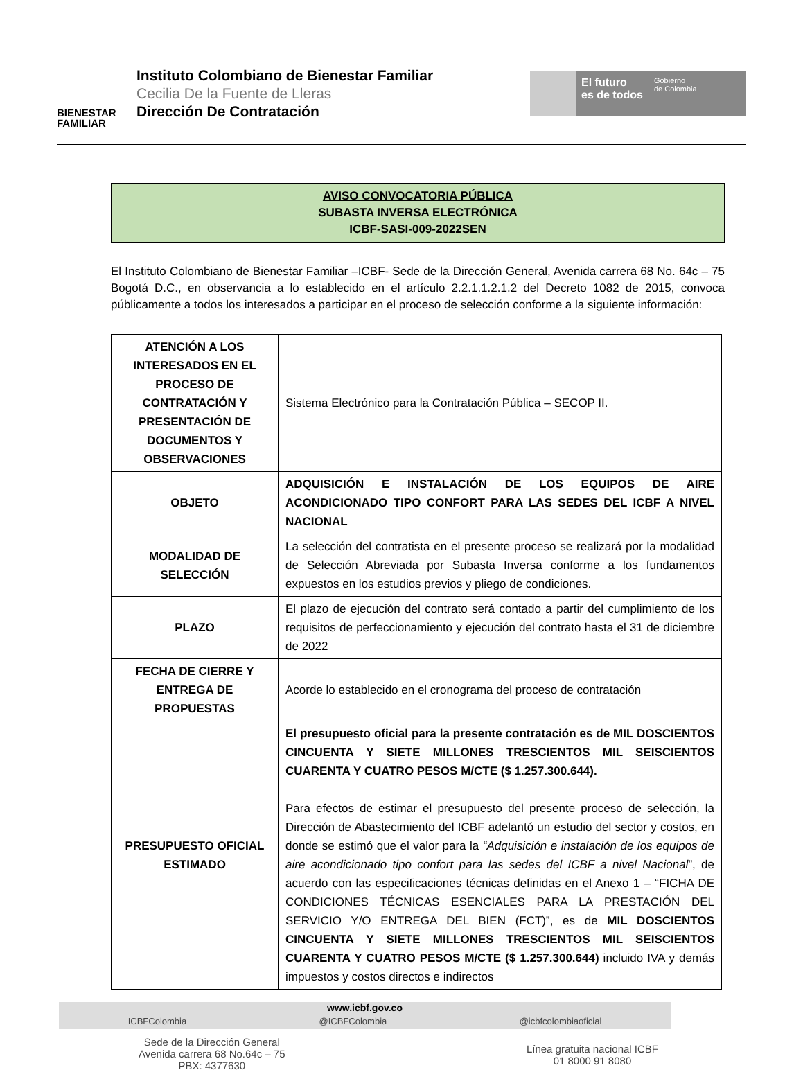BIENESTAR
FAMILIAR
Instituto Colombiano de Bienestar Familiar
Cecilia De la Fuente de Lleras
Dirección De Contratación
El futuro
es de todos
Gobierno
de Colombia
AVISO CONVOCATORIA PÚBLICA
SUBASTA INVERSA ELECTRÓNICA
ICBF-SASI-009-2022SEN
El Instituto Colombiano de Bienestar Familiar –ICBF- Sede de la Dirección General, Avenida carrera 68 No. 64c – 75 Bogotá D.C., en observancia a lo establecido en el artículo 2.2.1.1.2.1.2 del Decreto 1082 de 2015, convoca públicamente a todos los interesados a participar en el proceso de selección conforme a la siguiente información:
| ATENCIÓN A LOS INTERESADOS EN EL PROCESO DE CONTRATACIÓN Y PRESENTACIÓN DE DOCUMENTOS Y OBSERVACIONES | Sistema Electrónico para la Contratación Pública – SECOP II. |
| OBJETO | ADQUISICIÓN E INSTALACIÓN DE LOS EQUIPOS DE AIRE ACONDICIONADO TIPO CONFORT PARA LAS SEDES DEL ICBF A NIVEL NACIONAL |
| MODALIDAD DE SELECCIÓN | La selección del contratista en el presente proceso se realizará por la modalidad de Selección Abreviada por Subasta Inversa conforme a los fundamentos expuestos en los estudios previos y pliego de condiciones. |
| PLAZO | El plazo de ejecución del contrato será contado a partir del cumplimiento de los requisitos de perfeccionamiento y ejecución del contrato hasta el 31 de diciembre de 2022 |
| FECHA DE CIERRE Y ENTREGA DE PROPUESTAS | Acorde lo establecido en el cronograma del proceso de contratación |
| PRESUPUESTO OFICIAL ESTIMADO | El presupuesto oficial para la presente contratación es de MIL DOSCIENTOS CINCUENTA Y SIETE MILLONES TRESCIENTOS MIL SEISCIENTOS CUARENTA Y CUATRO PESOS M/CTE ($ 1.257.300.644). Para efectos de estimar el presupuesto del presente proceso de selección, la Dirección de Abastecimiento del ICBF adelantó un estudio del sector y costos, en donde se estimó que el valor para la “Adquisición e instalación de los equipos de aire acondicionado tipo confort para las sedes del ICBF a nivel Nacional ”, de acuerdo con las especificaciones técnicas definidas en el Anexo 1 – “FICHA DE CONDICIONES TÉCNICAS ESENCIALES PARA LA PRESTACIÓN DEL SERVICIO Y/O ENTREGA DEL BIEN (FCT)”, es de MIL DOSCIENTOS CINCUENTA Y SIETE MILLONES TRESCIENTOS MIL SEISCIENTOS CUARENTA Y CUATRO PESOS M/CTE ($ 1.257.300.644) incluido IVA y demás impuestos y costos directos e indirectos |
www.icbf.gov.co
ICBFColombia @ICBFColombia @icbfcolombiaoficial
Sede de la Dirección General
Avenida carrera 68 No.64c – 75
PBX: 4377630
Línea gratuita nacional ICBF
01 8000 91 8080